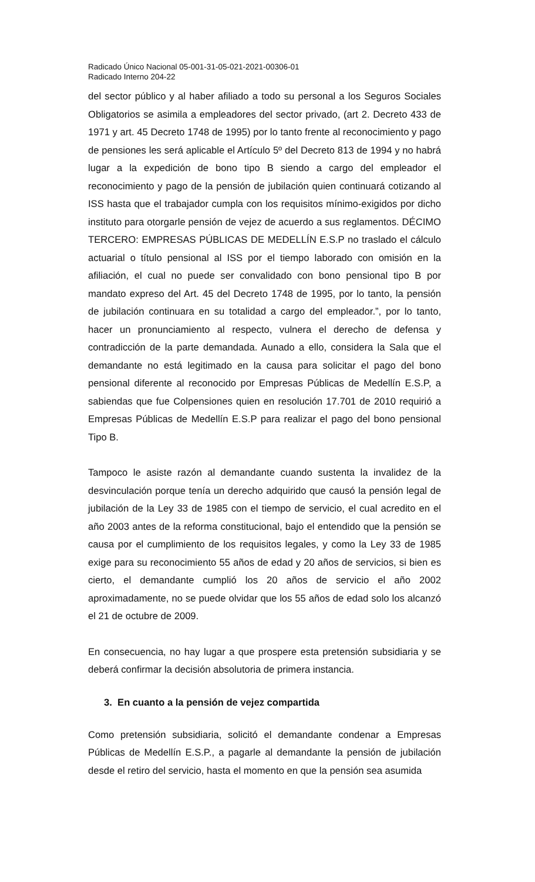Radicado Único Nacional 05-001-31-05-021-2021-00306-01
Radicado Interno 204-22
del sector público y al haber afiliado a todo su personal a los Seguros Sociales Obligatorios se asimila a empleadores del sector privado, (art 2. Decreto 433 de 1971 y art. 45 Decreto 1748 de 1995) por lo tanto frente al reconocimiento y pago de pensiones les será aplicable el Artículo 5º del Decreto 813 de 1994 y no habrá lugar a la expedición de bono tipo B siendo a cargo del empleador el reconocimiento y pago de la pensión de jubilación quien continuará cotizando al ISS hasta que el trabajador cumpla con los requisitos mínimo-exigidos por dicho instituto para otorgarle pensión de vejez de acuerdo a sus reglamentos. DÉCIMO TERCERO: EMPRESAS PÚBLICAS DE MEDELLÍN E.S.P no traslado el cálculo actuarial o título pensional al ISS por el tiempo laborado con omisión en la afiliación, el cual no puede ser convalidado con bono pensional tipo B por mandato expreso del Art. 45 del Decreto 1748 de 1995, por lo tanto, la pensión de jubilación continuara en su totalidad a cargo del empleador.”, por lo tanto, hacer un pronunciamiento al respecto, vulnera el derecho de defensa y contradicción de la parte demandada. Aunado a ello, considera la Sala que el demandante no está legitimado en la causa para solicitar el pago del bono pensional diferente al reconocido por Empresas Públicas de Medellín E.S.P, a sabiendas que fue Colpensiones quien en resolución 17.701 de 2010 requirió a Empresas Públicas de Medellín E.S.P para realizar el pago del bono pensional Tipo B.
Tampoco le asiste razón al demandante cuando sustenta la invalidez de la desvinculación porque tenía un derecho adquirido que causó la pensión legal de jubilación de la Ley 33 de 1985 con el tiempo de servicio, el cual acredito en el año 2003 antes de la reforma constitucional, bajo el entendido que la pensión se causa por el cumplimiento de los requisitos legales, y como la Ley 33 de 1985 exige para su reconocimiento 55 años de edad y 20 años de servicios, si bien es cierto, el demandante cumplió los 20 años de servicio el año 2002 aproximadamente, no se puede olvidar que los 55 años de edad solo los alcanzó el 21 de octubre de 2009.
En consecuencia, no hay lugar a que prospere esta pretensión subsidiaria y se deberá confirmar la decisión absolutoria de primera instancia.
3. En cuanto a la pensión de vejez compartida
Como pretensión subsidiaria, solicitó el demandante condenar a Empresas Públicas de Medellín E.S.P., a pagarle al demandante la pensión de jubilación desde el retiro del servicio, hasta el momento en que la pensión sea asumida